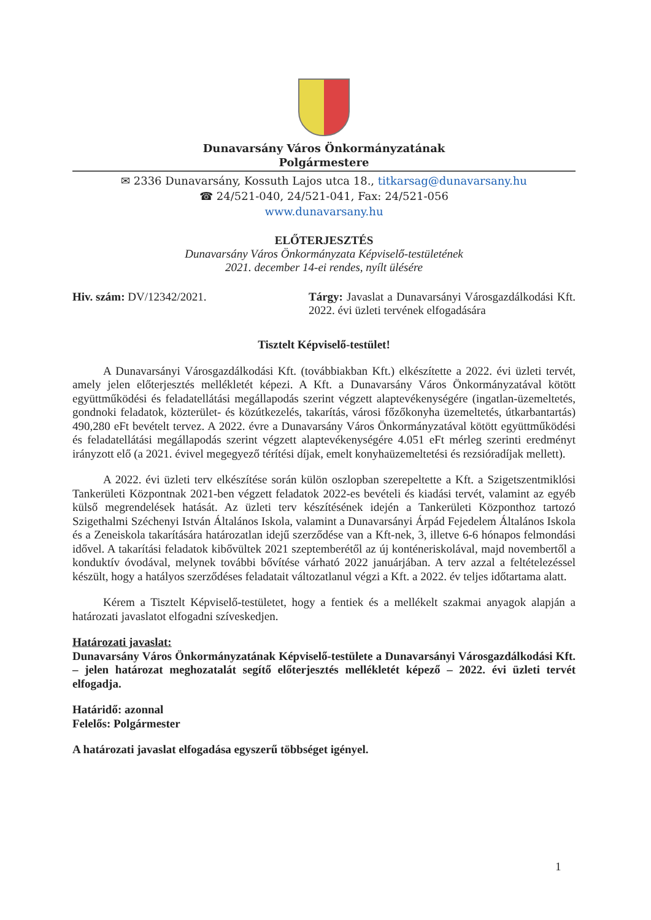Dunavarsány Város Önkormányzatának
Polgármestere
✉ 2336 Dunavarsány, Kossuth Lajos utca 18., titkarsag@dunavarsany.hu
☎ 24/521-040, 24/521-041, Fax: 24/521-056
www.dunavarsany.hu
ELŐTERJESZTÉS
Dunavarsány Város Önkormányzata Képviselő-testületének
2021. december 14-ei rendes, nyílt ülésére
Hiv. szám: DV/12342/2021. Tárgy: Javaslat a Dunavarsányi Városgazdálkodási Kft. 2022. évi üzleti tervének elfogadására
Tisztelt Képviselő-testület!
A Dunavarsányi Városgazdálkodási Kft. (továbbiakban Kft.) elkészítette a 2022. évi üzleti tervét, amely jelen előterjesztés mellékletét képezi. A Kft. a Dunavarsány Város Önkormányzatával kötött együttműködési és feladatellátási megállapodás szerint végzett alaptevékenységére (ingatlan-üzemeltetés, gondnoki feladatok, közterület- és közútkezelés, takarítás, városi főzőkonyha üzemeltetés, útkarbantartás) 490,280 eFt bevételt tervez. A 2022. évre a Dunavarsány Város Önkormányzatával kötött együttműködési és feladatellátási megállapodás szerint végzett alaptevékenységére 4.051 eFt mérleg szerinti eredményt irányzott elő (a 2021. évivel megegyező térítési díjak, emelt konyhaüzemeltetési és rezsióradíjak mellett).
A 2022. évi üzleti terv elkészítése során külön oszlopban szerepeltette a Kft. a Szigetszentmiklósi Tankerületi Központnak 2021-ben végzett feladatok 2022-es bevételi és kiadási tervét, valamint az egyéb külső megrendelések hatását. Az üzleti terv készítésének idején a Tankerületi Központhoz tartozó Szigethalmi Széchenyi István Általános Iskola, valamint a Dunavarsányi Árpád Fejedelem Általános Iskola és a Zeneiskola takarítására határozatlan idejű szerződése van a Kft-nek, 3, illetve 6-6 hónapos felmondási idővel. A takarítási feladatok kibővültek 2021 szeptemberétől az új konténeriskolával, majd novembertől a konduktív óvodával, melynek további bővítése várható 2022 januárjában. A terv azzal a feltételezéssel készült, hogy a hatályos szerződéses feladatait változatlanul végzi a Kft. a 2022. év teljes időtartama alatt.
Kérem a Tisztelt Képviselő-testületet, hogy a fentiek és a mellékelt szakmai anyagok alapján a határozati javaslatot elfogadni szíveskedjen.
Határozati javaslat:
Dunavarsány Város Önkormányzatának Képviselő-testülete a Dunavarsányi Városgazdálkodási Kft. – jelen határozat meghozatalát segítő előterjesztés mellékletét képező – 2022. évi üzleti tervét elfogadja.
Határidő: azonnal
Felelős: Polgármester
A határozati javaslat elfogadása egyszerű többséget igényel.
1